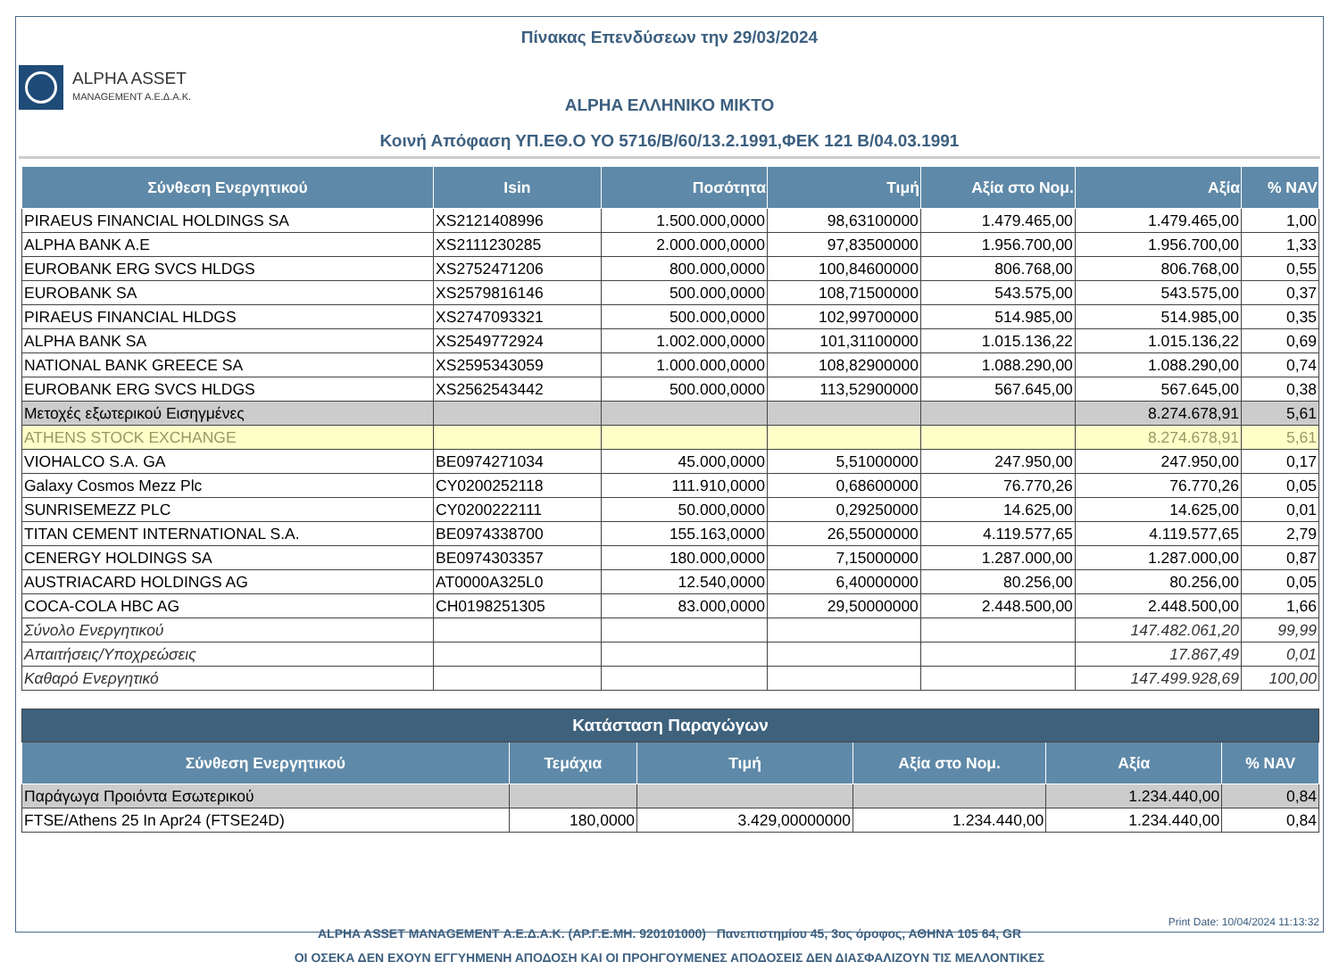Πίνακας Επενδύσεων την 29/03/2024
ALPHA ASSET
MANAGEMENT A.E.Δ.A.K.
ALPHA ΕΛΛΗΝΙΚΟ ΜΙΚΤΟ
Κοινή Απόφαση ΥΠ.ΕΘ.Ο ΥΟ 5716/Β/60/13.2.1991,ΦΕΚ 121 Β/04.03.1991
| Σύνθεση Ενεργητικού | Isin | Ποσότητα | Τιμή | Αξία στο Νομ. | Αξία | % NAV |
| --- | --- | --- | --- | --- | --- | --- |
| PIRAEUS FINANCIAL HOLDINGS SA | XS2121408996 | 1.500.000,0000 | 98,63100000 | 1.479.465,00 | 1.479.465,00 | 1,00 |
| ALPHA BANK A.E | XS2111230285 | 2.000.000,0000 | 97,83500000 | 1.956.700,00 | 1.956.700,00 | 1,33 |
| EUROBANK ERG SVCS HLDGS | XS2752471206 | 800.000,0000 | 100,84600000 | 806.768,00 | 806.768,00 | 0,55 |
| EUROBANK SA | XS2579816146 | 500.000,0000 | 108,71500000 | 543.575,00 | 543.575,00 | 0,37 |
| PIRAEUS FINANCIAL HLDGS | XS2747093321 | 500.000,0000 | 102,99700000 | 514.985,00 | 514.985,00 | 0,35 |
| ALPHA BANK SA | XS2549772924 | 1.002.000,0000 | 101,31100000 | 1.015.136,22 | 1.015.136,22 | 0,69 |
| NATIONAL BANK GREECE SA | XS2595343059 | 1.000.000,0000 | 108,82900000 | 1.088.290,00 | 1.088.290,00 | 0,74 |
| EUROBANK ERG SVCS HLDGS | XS2562543442 | 500.000,0000 | 113,52900000 | 567.645,00 | 567.645,00 | 0,38 |
| Μετοχές εξωτερικού Εισηγμένες | | | | | 8.274.678,91 | 5,61 |
| ATHENS STOCK EXCHANGE | | | | | 8.274.678,91 | 5,61 |
| VIOHALCO S.A. GA | BE0974271034 | 45.000,0000 | 5,51000000 | 247.950,00 | 247.950,00 | 0,17 |
| Galaxy Cosmos Mezz Plc | CY0200252118 | 111.910,0000 | 0,68600000 | 76.770,26 | 76.770,26 | 0,05 |
| SUNRISEMEZZ PLC | CY0200222111 | 50.000,0000 | 0,29250000 | 14.625,00 | 14.625,00 | 0,01 |
| TITAN CEMENT INTERNATIONAL S.A. | BE0974338700 | 155.163,0000 | 26,55000000 | 4.119.577,65 | 4.119.577,65 | 2,79 |
| CENERGY HOLDINGS SA | BE0974303357 | 180.000,0000 | 7,15000000 | 1.287.000,00 | 1.287.000,00 | 0,87 |
| AUSTRIACARD HOLDINGS AG | AT0000A325L0 | 12.540,0000 | 6,40000000 | 80.256,00 | 80.256,00 | 0,05 |
| COCA-COLA HBC AG | CH0198251305 | 83.000,0000 | 29,50000000 | 2.448.500,00 | 2.448.500,00 | 1,66 |
| Σύνολο Ενεργητικού | | | | | 147.482.061,20 | 99,99 |
| Απαιτήσεις/Υποχρεώσεις | | | | | 17.867,49 | 0,01 |
| Καθαρό Ενεργητικό | | | | | 147.499.928,69 | 100,00 |
| Κατάσταση Παραγώγων | | | | | |
| Σύνθεση Ενεργητικού | Τεμάχια | Τιμή | Αξία στο Νομ. | Αξία | % NAV |
| Παράγωγα Προιόντα Εσωτερικού | | | | 1.234.440,00 | 0,84 |
| FTSE/Athens 25 In Apr24 (FTSE24D) | 180,0000 | 3.429,00000000 | 1.234.440,00 | 1.234.440,00 | 0,84 |
ALPHA ASSET MANAGEMENT Α.Ε.Δ.Α.Κ. (ΑΡ.Γ.Ε.ΜΗ. 920101000) Πανεπιστημίου 45, 3ος όροφος, ΑΘΗΝΑ 105 64, GR
ΟΙ ΟΣΕΚΑ ΔΕΝ ΕΧΟΥΝ ΕΓΓΥΗΜΕΝΗ ΑΠΟΔΟΣΗ ΚΑΙ ΟΙ ΠΡΟΗΓΟΥΜΕΝΕΣ ΑΠΟΔΟΣΕΙΣ ΔΕΝ ΔΙΑΣΦΑΛΙΖΟΥΝ ΤΙΣ ΜΕΛΛΟΝΤΙΚΕΣ
Print Date: 10/04/2024 11:13:32